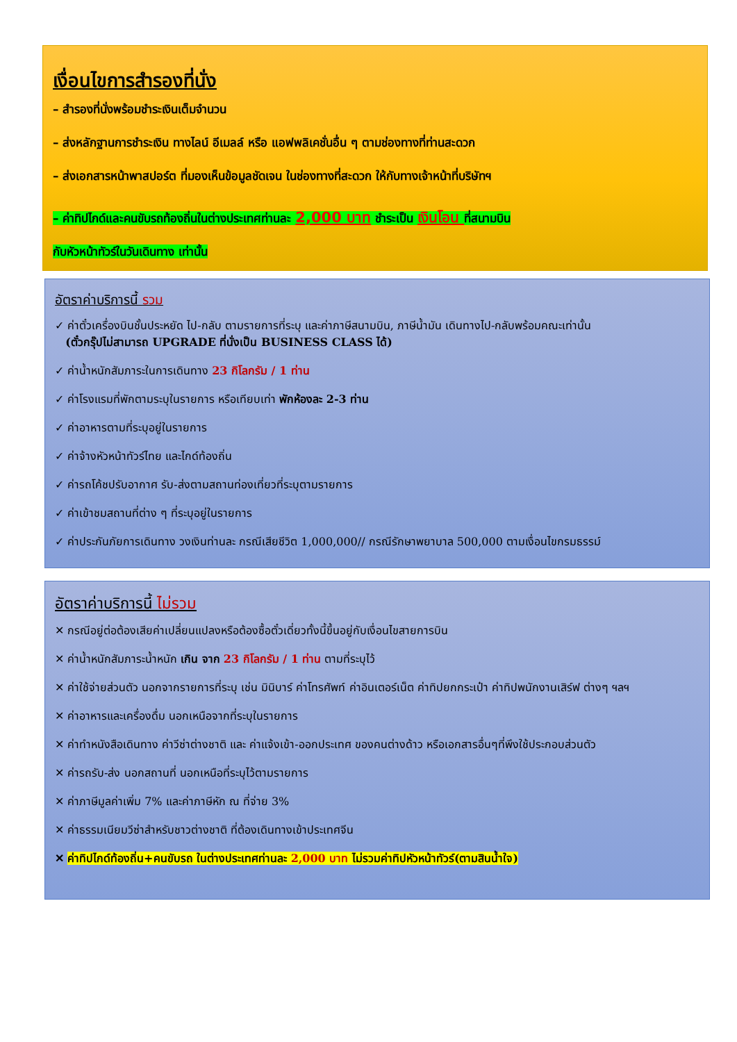เงื่อนไขการสำรองที่นั่ง
– สำรองที่นั่งพร้อมชำระเงินเต็มจำนวน
– ส่งหลักฐานการชำระเงิน ทางไลน์ อีเมลล์ หรือ แอฟพลิเคชั่นอื่น ๆ ตามช่องทางที่ท่านสะดวก
– ส่งเอกสารหน้าพาสปอร์ต ที่มองเห็นข้อมูลชัดเจน ในช่องทางที่สะดวก ให้กับทางเจ้าหน้าที่บริษัทฯ
– ค่าทิปไกด์และคนขับรถท้องถิ่นในต่างประเทศท่านละ 2,000 บาท ชำระเป็น เงินโอน ที่สนามบิน
กับหัวหน้าทัวร์ในวันเดินทาง เท่านั้น
อัตราค่าบริการนี้ รวม
✓ ค่าตั๋วเครื่องบินชั้นประหยัด ไป-กลับ ตามรายการที่ระบุ และค่าภาษีสนามบิน, ภาษีน้ำมัน เดินทางไป-กลับพร้อมคณะเท่านั้น
(ตั๋วกรุ๊ปไม่สามารถ UPGRADE ที่นั่งเป็น BUSINESS CLASS ได้)
✓ ค่าน้ำหนักสัมภาระในการเดินทาง 23 กิโลกรัม / 1 ท่าน
✓ ค่าโรงแรมที่พักตามระบุในรายการ หรือเทียบเท่า พักห้องละ 2-3 ท่าน
✓ ค่าอาหารตามที่ระบุอยู่ในรายการ
✓ ค่าจ้างหัวหน้าทัวร์ไทย และไกด์ท้องถิ่น
✓ ค่ารถโค้ชปรับอากาศ รับ-ส่งตามสถานท่องเที่ยวที่ระบุตามรายการ
✓ ค่าเข้าชมสถานที่ต่าง ๆ ที่ระบุอยู่ในรายการ
✓ ค่าประกันภัยการเดินทาง วงเงินท่านละ กรณีเสียชีวิต 1,000,000// กรณีรักษาพยาบาล 500,000 ตามเงื่อนไขกรมธรรม์
อัตราค่าบริการนี้ ไม่รวม
✕ กรณีอยู่ต่อต้องเสียค่าเปลี่ยนแปลงหรือต้องซื้อตั๋วเดี่ยวทั้งนี้ขึ้นอยู่กับเงื่อนไขสายการบิน
✕ ค่าน้ำหนักสัมภาระน้ำหนัก เกิน จาก 23 กิโลกรัม / 1 ท่าน ตามที่ระบุไว้
✕ ค่าใช้จ่ายส่วนตัว นอกจากรายการที่ระบุ เช่น มินิบาร์ ค่าโทรศัพท์ ค่าอินเตอร์เน็ต ค่าทิปยกกระเป๋า ค่าทิปพนักงานเสิร์ฟ ต่างๆ ฯลฯ
✕ ค่าอาหารและเครื่องดื่ม นอกเหนือจากที่ระบุในรายการ
✕ ค่าทำหนังสือเดินทาง ค่าวีซ่าต่างชาติ และ ค่าแจ้งเข้า-ออกประเทศ ของคนต่างด้าว หรือเอกสารอื่นๆที่พึงใช้ประกอบส่วนตัว
✕ ค่ารถรับ-ส่ง นอกสถานที่ นอกเหนือที่ระบุไว้ตามรายการ
✕ ค่าภาษีมูลค่าเพิ่ม 7% และค่าภาษีหัก ณ ที่จ่าย 3%
✕ ค่าธรรมเนียมวีซ่าสำหรับชาวต่างชาติ ที่ต้องเดินทางเข้าประเทศจีน
✕ ค่าทิปไกด์ท้องถิ่น+คนขับรถ ในต่างประเทศท่านละ 2,000 บาท ไม่รวมค่าทิปหัวหน้าทัวร์(ตามสินน้ำใจ)